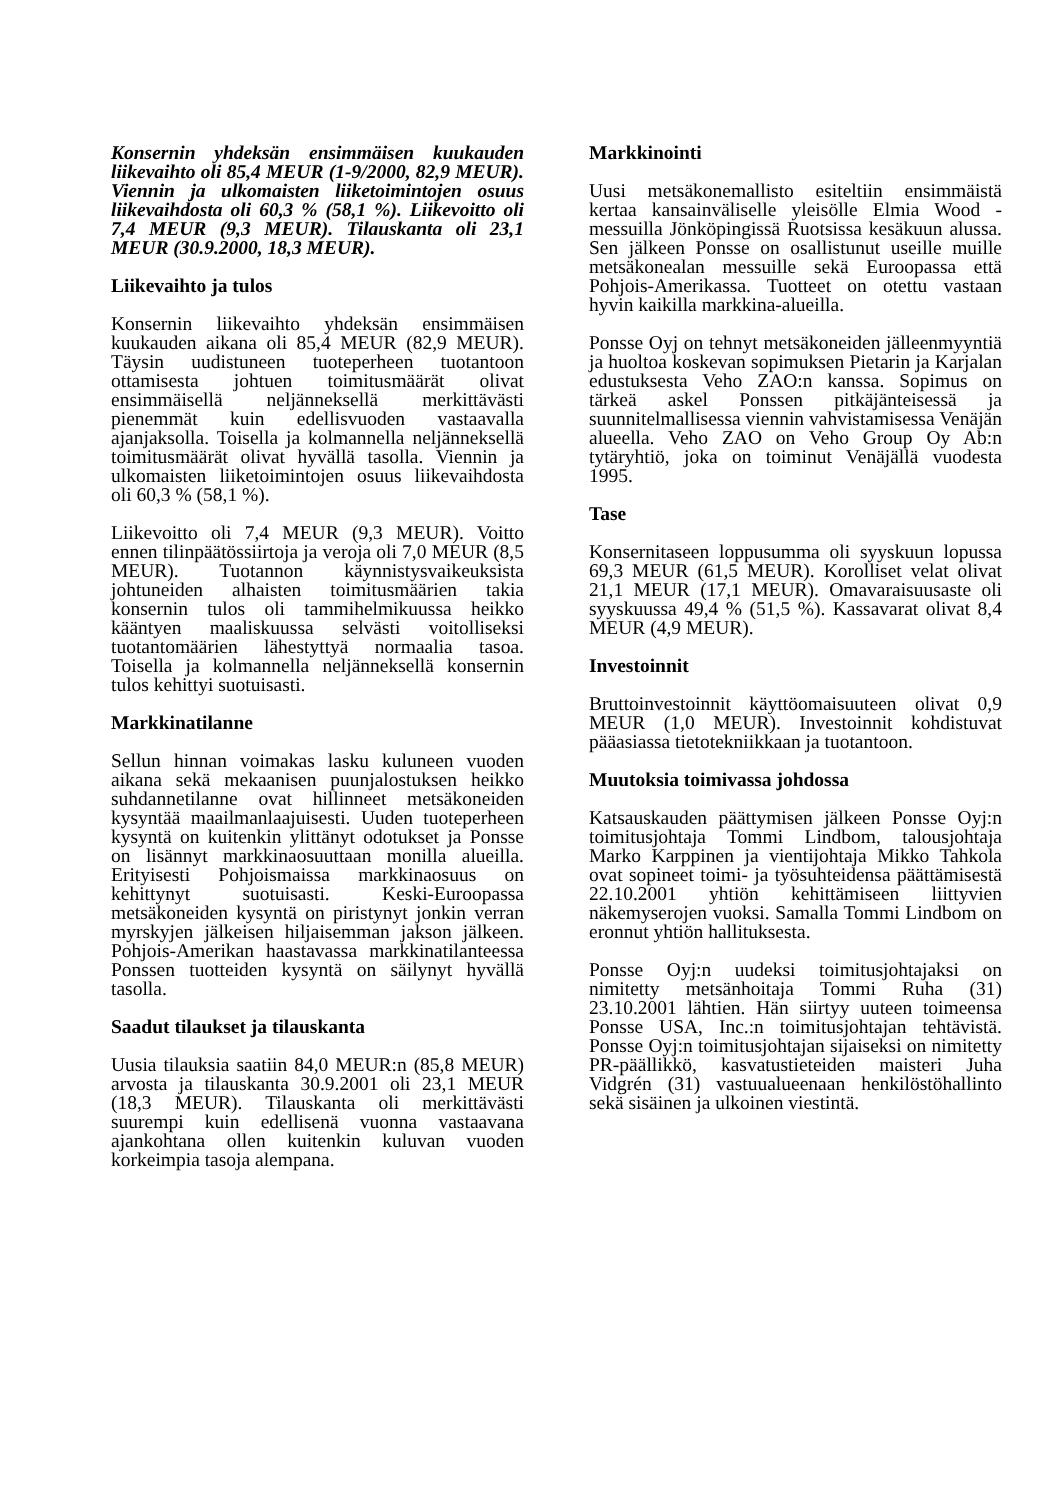Konsernin yhdeksän ensimmäisen kuukauden liikevaihto oli 85,4 MEUR (1-9/2000, 82,9 MEUR). Viennin ja ulkomaisten liiketoimintojen osuus liikevaihdosta oli 60,3 % (58,1 %). Liikevoitto oli 7,4 MEUR (9,3 MEUR). Tilauskanta oli 23,1 MEUR (30.9.2000, 18,3 MEUR).
Liikevaihto ja tulos
Konsernin liikevaihto yhdeksän ensimmäisen kuukauden aikana oli 85,4 MEUR (82,9 MEUR). Täysin uudistuneen tuoteperheen tuotantoon ottamisesta johtuen toimitusmäärät olivat ensimmäisellä neljänneksellä merkittävästi pienemmät kuin edellisvuoden vastaavalla ajanjaksolla. Toisella ja kolmannella neljänneksellä toimitusmäärät olivat hyvällä tasolla. Viennin ja ulkomaisten liiketoimintojen osuus liikevaihdosta oli 60,3 % (58,1 %).
Liikevoitto oli 7,4 MEUR (9,3 MEUR). Voitto ennen tilinpäätössiirtoja ja veroja oli 7,0 MEUR (8,5 MEUR). Tuotannon käynnistysvaikeuksista johtuneiden alhaisten toimitusmäärien takia konsernin tulos oli tammihelmikuussa heikko kääntyen maaliskuussa selvästi voitolliseksi tuotantomäärien lähestyttyä normaalia tasoa. Toisella ja kolmannella neljänneksellä konsernin tulos kehittyi suotuisasti.
Markkinatilanne
Sellun hinnan voimakas lasku kuluneen vuoden aikana sekä mekaanisen puunjalostuksen heikko suhdannetilanne ovat hillinneet metsäkoneiden kysyntää maailmanlaajuisesti. Uuden tuoteperheen kysyntä on kuitenkin ylittänyt odotukset ja Ponsse on lisännyt markkinaosuuttaan monilla alueilla. Erityisesti Pohjoismaissa markkinaosuus on kehittynyt suotuisasti. Keski-Euroopassa metsäkoneiden kysyntä on piristynyt jonkin verran myrskyjen jälkeisen hiljaisemman jakson jälkeen. Pohjois-Amerikan haastavassa markkinatilanteessa Ponssen tuotteiden kysyntä on säilynyt hyvällä tasolla.
Saadut tilaukset ja tilauskanta
Uusia tilauksia saatiin 84,0 MEUR:n (85,8 MEUR) arvosta ja tilauskanta 30.9.2001 oli 23,1 MEUR (18,3 MEUR). Tilauskanta oli merkittävästi suurempi kuin edellisenä vuonna vastaavana ajankohtana ollen kuitenkin kuluvan vuoden korkeimpia tasoja alempana.
Markkinointi
Uusi metsäkonemallisto esiteltiin ensimmäistä kertaa kansainväliselle yleisölle Elmia Wood -messuilla Jönköpingissä Ruotsissa kesäkuun alussa. Sen jälkeen Ponsse on osallistunut useille muille metsäkonealan messuille sekä Euroopassa että Pohjois-Amerikassa. Tuotteet on otettu vastaan hyvin kaikilla markkina-alueilla.
Ponsse Oyj on tehnyt metsäkoneiden jälleenmyyntiä ja huoltoa koskevan sopimuksen Pietarin ja Karjalan edustuksesta Veho ZAO:n kanssa. Sopimus on tärkeä askel Ponssen pitkäjänteisessä ja suunnitelmallisessa viennin vahvistamisessa Venäjän alueella. Veho ZAO on Veho Group Oy Ab:n tytäryhtiö, joka on toiminut Venäjällä vuodesta 1995.
Tase
Konsernitaseen loppusumma oli syyskuun lopussa 69,3 MEUR (61,5 MEUR). Korolliset velat olivat 21,1 MEUR (17,1 MEUR). Omavaraisuusaste oli syyskuussa 49,4 % (51,5 %). Kassavarat olivat 8,4 MEUR (4,9 MEUR).
Investoinnit
Bruttoinvestoinnit käyttöomaisuuteen olivat 0,9 MEUR (1,0 MEUR). Investoinnit kohdistuvat pääasiassa tietotekniikkaan ja tuotantoon.
Muutoksia toimivassa johdossa
Katsauskauden päättymisen jälkeen Ponsse Oyj:n toimitusjohtaja Tommi Lindbom, talousjohtaja Marko Karppinen ja vientijohtaja Mikko Tahkola ovat sopineet toimi- ja työsuhteidensa päättämisestä 22.10.2001 yhtiön kehittämiseen liittyvien näkemyserojen vuoksi. Samalla Tommi Lindbom on eronnut yhtiön hallituksesta.
Ponsse Oyj:n uudeksi toimitusjohtajaksi on nimitetty metsänhoitaja Tommi Ruha (31) 23.10.2001 lähtien. Hän siirtyy uuteen toimeensa Ponsse USA, Inc.:n toimitusjohtajan tehtävistä. Ponsse Oyj:n toimitusjohtajan sijaiseksi on nimitetty PR-päällikkö, kasvatustieteiden maisteri Juha Vidgrén (31) vastuualueenaan henkilöstöhallinto sekä sisäinen ja ulkoinen viestintä.